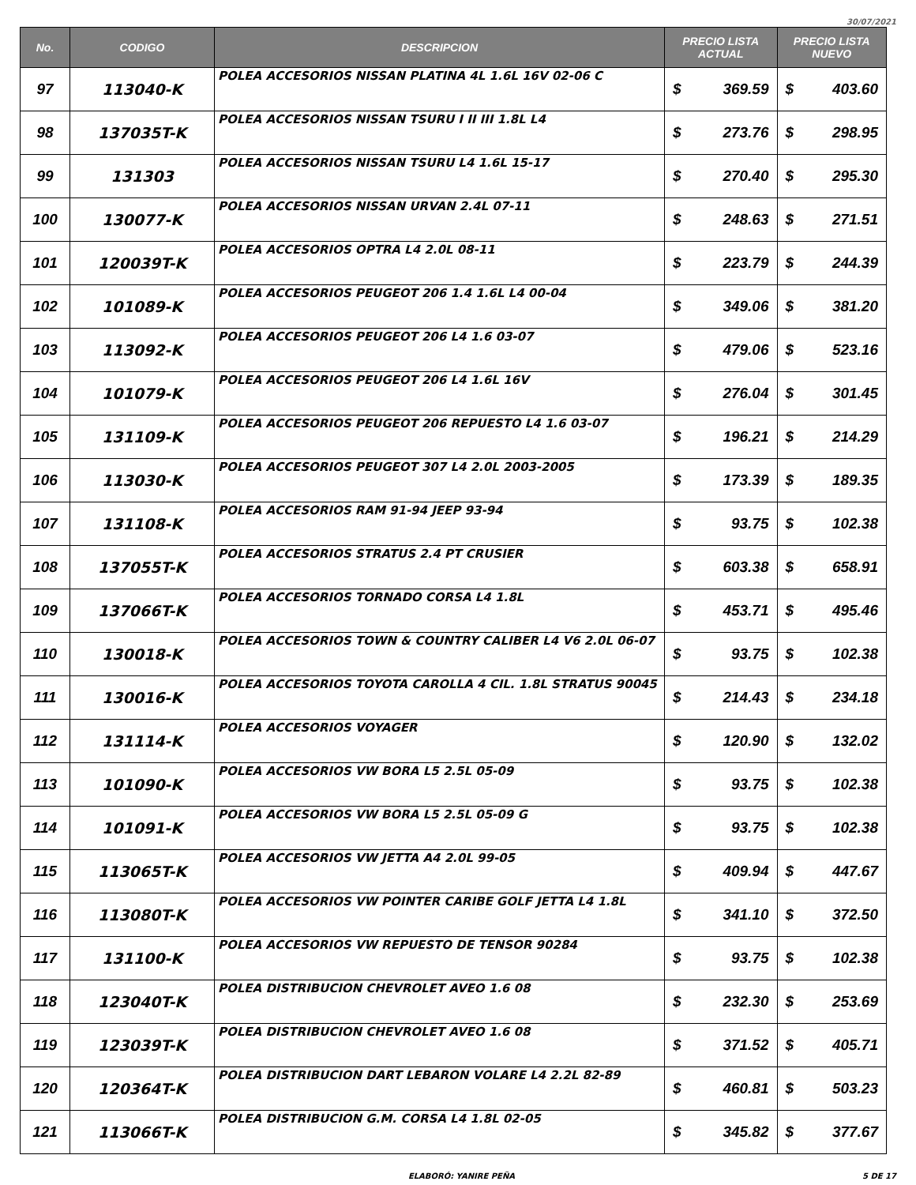30/07/2021
| No. | CODIGO | DESCRIPCION | PRECIO LISTA ACTUAL | | PRECIO LISTA NUEVO | |
| --- | --- | --- | --- | --- | --- | --- |
| 97 | 113040-K | POLEA ACCESORIOS NISSAN PLATINA 4L 1.6L 16V 02-06 C | $ | 369.59 | $ | 403.60 |
| 98 | 137035T-K | POLEA ACCESORIOS NISSAN TSURU I II III 1.8L L4 | $ | 273.76 | $ | 298.95 |
| 99 | 131303 | POLEA ACCESORIOS NISSAN TSURU L4 1.6L 15-17 | $ | 270.40 | $ | 295.30 |
| 100 | 130077-K | POLEA ACCESORIOS NISSAN URVAN 2.4L 07-11 | $ | 248.63 | $ | 271.51 |
| 101 | 120039T-K | POLEA ACCESORIOS OPTRA L4 2.0L 08-11 | $ | 223.79 | $ | 244.39 |
| 102 | 101089-K | POLEA ACCESORIOS PEUGEOT 206 1.4 1.6L L4 00-04 | $ | 349.06 | $ | 381.20 |
| 103 | 113092-K | POLEA ACCESORIOS PEUGEOT 206 L4 1.6 03-07 | $ | 479.06 | $ | 523.16 |
| 104 | 101079-K | POLEA ACCESORIOS PEUGEOT 206 L4 1.6L 16V | $ | 276.04 | $ | 301.45 |
| 105 | 131109-K | POLEA ACCESORIOS PEUGEOT 206 REPUESTO L4 1.6 03-07 | $ | 196.21 | $ | 214.29 |
| 106 | 113030-K | POLEA ACCESORIOS PEUGEOT 307 L4 2.0L 2003-2005 | $ | 173.39 | $ | 189.35 |
| 107 | 131108-K | POLEA ACCESORIOS RAM 91-94 JEEP 93-94 | $ | 93.75 | $ | 102.38 |
| 108 | 137055T-K | POLEA ACCESORIOS STRATUS 2.4 PT CRUSIER | $ | 603.38 | $ | 658.91 |
| 109 | 137066T-K | POLEA ACCESORIOS TORNADO CORSA L4 1.8L | $ | 453.71 | $ | 495.46 |
| 110 | 130018-K | POLEA ACCESORIOS TOWN & COUNTRY CALIBER L4 V6 2.0L 06-07 | $ | 93.75 | $ | 102.38 |
| 111 | 130016-K | POLEA ACCESORIOS TOYOTA CAROLLA 4 CIL. 1.8L STRATUS 90045 | $ | 214.43 | $ | 234.18 |
| 112 | 131114-K | POLEA ACCESORIOS VOYAGER | $ | 120.90 | $ | 132.02 |
| 113 | 101090-K | POLEA ACCESORIOS VW BORA L5 2.5L 05-09 | $ | 93.75 | $ | 102.38 |
| 114 | 101091-K | POLEA ACCESORIOS VW BORA L5 2.5L 05-09 G | $ | 93.75 | $ | 102.38 |
| 115 | 113065T-K | POLEA ACCESORIOS VW JETTA A4 2.0L 99-05 | $ | 409.94 | $ | 447.67 |
| 116 | 113080T-K | POLEA ACCESORIOS VW POINTER CARIBE GOLF JETTA L4 1.8L | $ | 341.10 | $ | 372.50 |
| 117 | 131100-K | POLEA ACCESORIOS VW REPUESTO DE TENSOR 90284 | $ | 93.75 | $ | 102.38 |
| 118 | 123040T-K | POLEA DISTRIBUCION CHEVROLET AVEO 1.6 08 | $ | 232.30 | $ | 253.69 |
| 119 | 123039T-K | POLEA DISTRIBUCION CHEVROLET AVEO 1.6 08 | $ | 371.52 | $ | 405.71 |
| 120 | 120364T-K | POLEA DISTRIBUCION DART LEBARON VOLARE L4 2.2L 82-89 | $ | 460.81 | $ | 503.23 |
| 121 | 113066T-K | POLEA DISTRIBUCION G.M. CORSA L4 1.8L 02-05 | $ | 345.82 | $ | 377.67 |
ELABORÓ: YANIRE PEÑA 5 DE 17